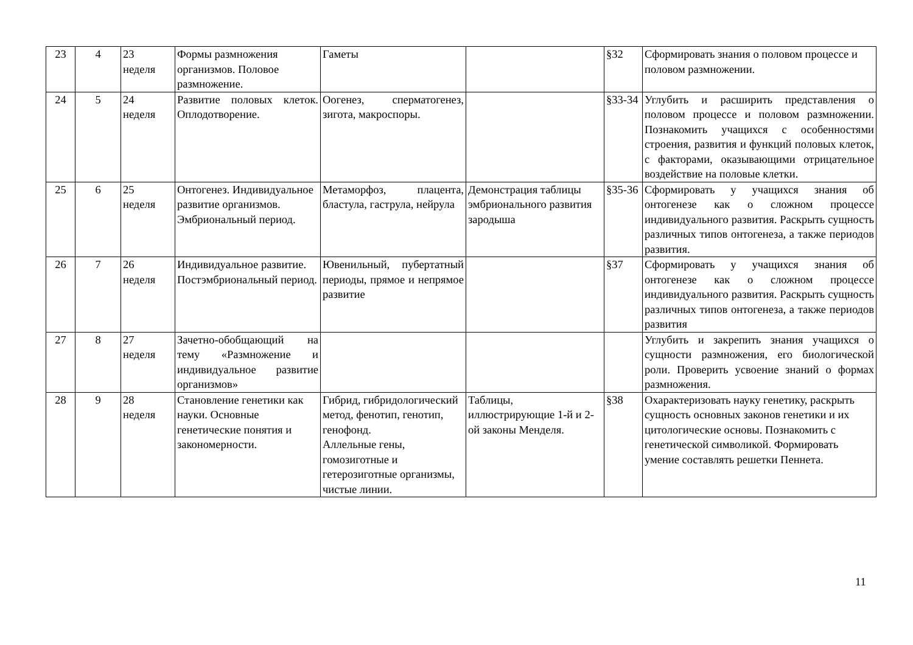| 23 | 4 | 23 неделя | Формы размножения организмов. Половое размножение. | Гаметы | | §32 | Сформировать знания о половом процессе и половом размножении. |
| 24 | 5 | 24 неделя | Развитие половых клеток. Оплодотворение. | Оогенез, сперматогенез, зигота, макроспоры. | | §33-34 | Углубить и расширить представления о половом процессе и половом размножении. Познакомить учащихся с особенностями строения, развития и функций половых клеток, с факторами, оказывающими отрицательное воздействие на половые клетки. |
| 25 | 6 | 25 неделя | Онтогенез. Индивидуальное развитие организмов. Эмбриональный период. | Метаморфоз, плацента, бластула, гаструла, нейрула | Демонстрация таблицы эмбрионального развития зародыша | §35-36 | Сформировать у учащихся знания об онтогенезе как о сложном процессе индивидуального развития. Раскрыть сущность различных типов онтогенеза, а также периодов развития. |
| 26 | 7 | 26 неделя | Индивидуальное развитие. Постэмбриональный период. | Ювенильный, пубертатный периоды, прямое и непрямое развитие | | §37 | Сформировать у учащихся знания об онтогенезе как о сложном процессе индивидуального развития. Раскрыть сущность различных типов онтогенеза, а также периодов развития |
| 27 | 8 | 27 неделя | Зачетно-обобщающий на тему «Размножение и индивидуальное развитие организмов» | | | | Углубить и закрепить знания учащихся о сущности размножения, его биологической роли. Проверить усвоение знаний о формах размножения. |
| 28 | 9 | 28 неделя | Становление генетики как науки. Основные генетические понятия и закономерности. | Гибрид, гибридологический метод, фенотип, генотип, генофонд. Аллельные гены, гомозиготные и гетерозиготные организмы, чистые линии. | Таблицы, иллюстрирующие 1-й и 2-ой законы Менделя. | §38 | Охарактеризовать науку генетику, раскрыть сущность основных законов генетики и их цитологические основы. Познакомить с генетической символикой. Формировать умение составлять решетки Пеннета. |
11